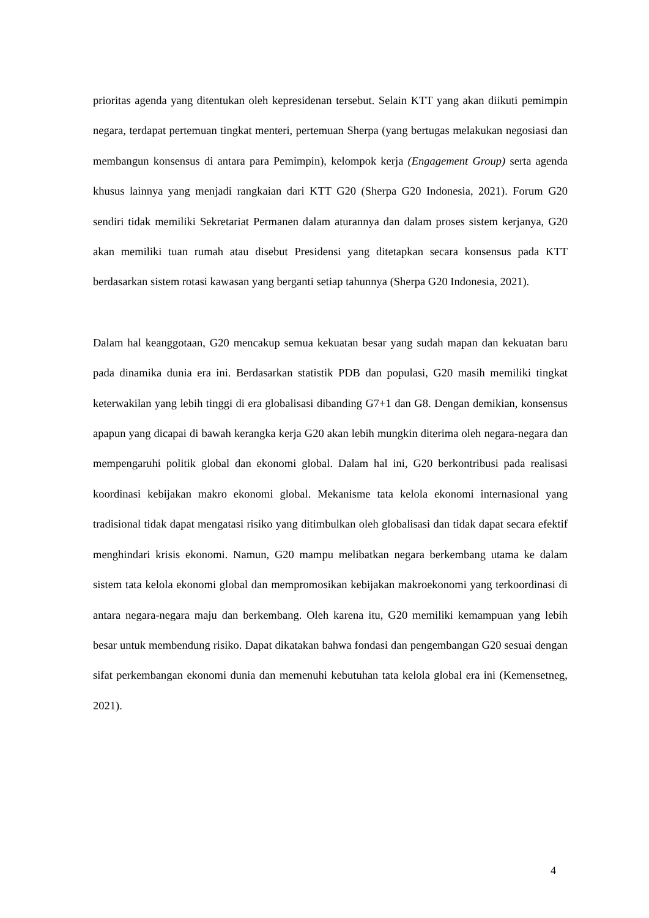prioritas agenda yang ditentukan oleh kepresidenan tersebut. Selain KTT yang akan diikuti pemimpin negara, terdapat pertemuan tingkat menteri, pertemuan Sherpa (yang bertugas melakukan negosiasi dan membangun konsensus di antara para Pemimpin), kelompok kerja (Engagement Group) serta agenda khusus lainnya yang menjadi rangkaian dari KTT G20 (Sherpa G20 Indonesia, 2021). Forum G20 sendiri tidak memiliki Sekretariat Permanen dalam aturannya dan dalam proses sistem kerjanya, G20 akan memiliki tuan rumah atau disebut Presidensi yang ditetapkan secara konsensus pada KTT berdasarkan sistem rotasi kawasan yang berganti setiap tahunnya (Sherpa G20 Indonesia, 2021).
Dalam hal keanggotaan, G20 mencakup semua kekuatan besar yang sudah mapan dan kekuatan baru pada dinamika dunia era ini. Berdasarkan statistik PDB dan populasi, G20 masih memiliki tingkat keterwakilan yang lebih tinggi di era globalisasi dibanding G7+1 dan G8. Dengan demikian, konsensus apapun yang dicapai di bawah kerangka kerja G20 akan lebih mungkin diterima oleh negara-negara dan mempengaruhi politik global dan ekonomi global. Dalam hal ini, G20 berkontribusi pada realisasi koordinasi kebijakan makro ekonomi global. Mekanisme tata kelola ekonomi internasional yang tradisional tidak dapat mengatasi risiko yang ditimbulkan oleh globalisasi dan tidak dapat secara efektif menghindari krisis ekonomi. Namun, G20 mampu melibatkan negara berkembang utama ke dalam sistem tata kelola ekonomi global dan mempromosikan kebijakan makroekonomi yang terkoordinasi di antara negara-negara maju dan berkembang. Oleh karena itu, G20 memiliki kemampuan yang lebih besar untuk membendung risiko. Dapat dikatakan bahwa fondasi dan pengembangan G20 sesuai dengan sifat perkembangan ekonomi dunia dan memenuhi kebutuhan tata kelola global era ini (Kemensetneg, 2021).
4